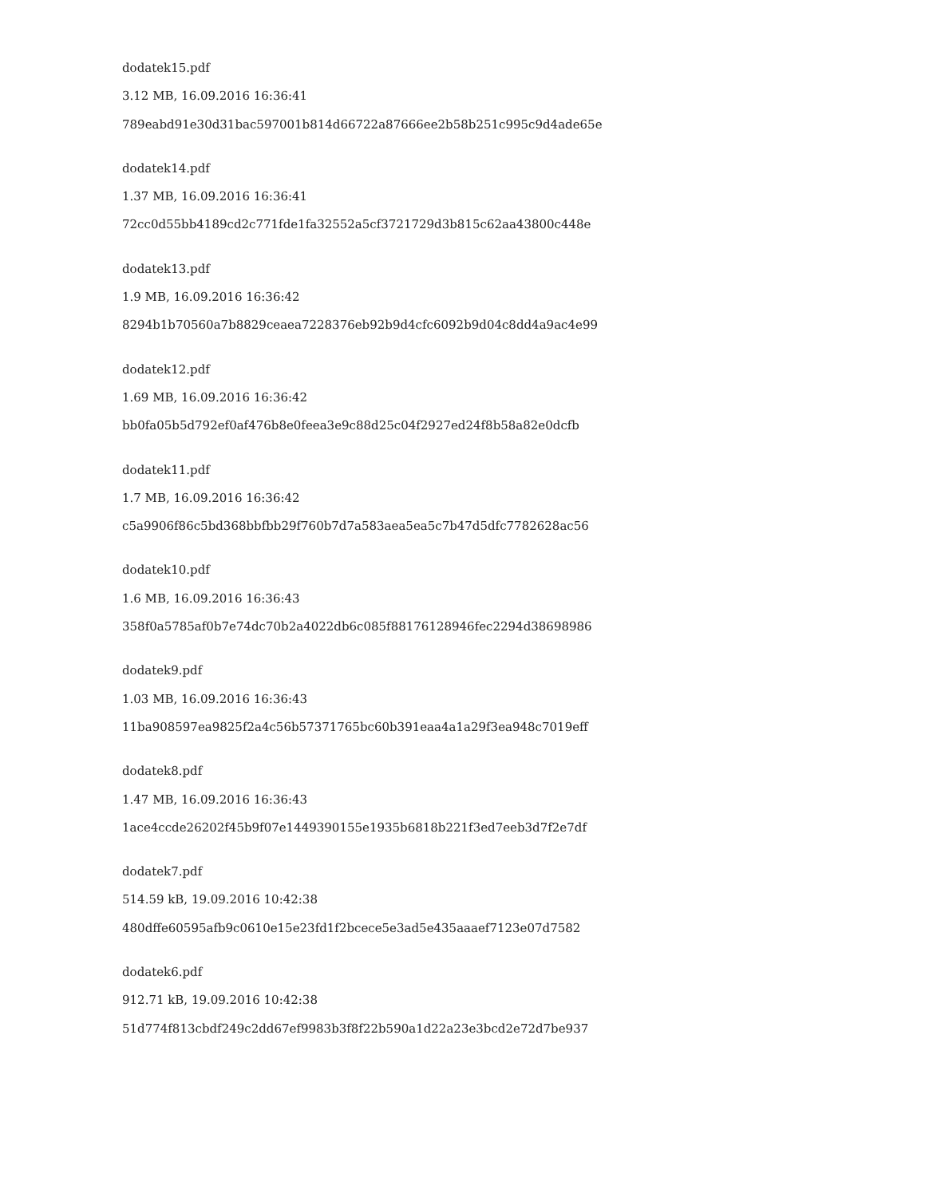dodatek15.pdf
3.12 MB, 16.09.2016 16:36:41
789eabd91e30d31bac597001b814d66722a87666ee2b58b251c995c9d4ade65e
dodatek14.pdf
1.37 MB, 16.09.2016 16:36:41
72cc0d55bb4189cd2c771fde1fa32552a5cf3721729d3b815c62aa43800c448e
dodatek13.pdf
1.9 MB, 16.09.2016 16:36:42
8294b1b70560a7b8829ceaea7228376eb92b9d4cfc6092b9d04c8dd4a9ac4e99
dodatek12.pdf
1.69 MB, 16.09.2016 16:36:42
bb0fa05b5d792ef0af476b8e0feea3e9c88d25c04f2927ed24f8b58a82e0dcfb
dodatek11.pdf
1.7 MB, 16.09.2016 16:36:42
c5a9906f86c5bd368bbfbb29f760b7d7a583aea5ea5c7b47d5dfc7782628ac56
dodatek10.pdf
1.6 MB, 16.09.2016 16:36:43
358f0a5785af0b7e74dc70b2a4022db6c085f88176128946fec2294d38698986
dodatek9.pdf
1.03 MB, 16.09.2016 16:36:43
11ba908597ea9825f2a4c56b57371765bc60b391eaa4a1a29f3ea948c7019eff
dodatek8.pdf
1.47 MB, 16.09.2016 16:36:43
1ace4ccde26202f45b9f07e1449390155e1935b6818b221f3ed7eeb3d7f2e7df
dodatek7.pdf
514.59 kB, 19.09.2016 10:42:38
480dffe60595afb9c0610e15e23fd1f2bcece5e3ad5e435aaaef7123e07d7582
dodatek6.pdf
912.71 kB, 19.09.2016 10:42:38
51d774f813cbdf249c2dd67ef9983b3f8f22b590a1d22a23e3bcd2e72d7be937